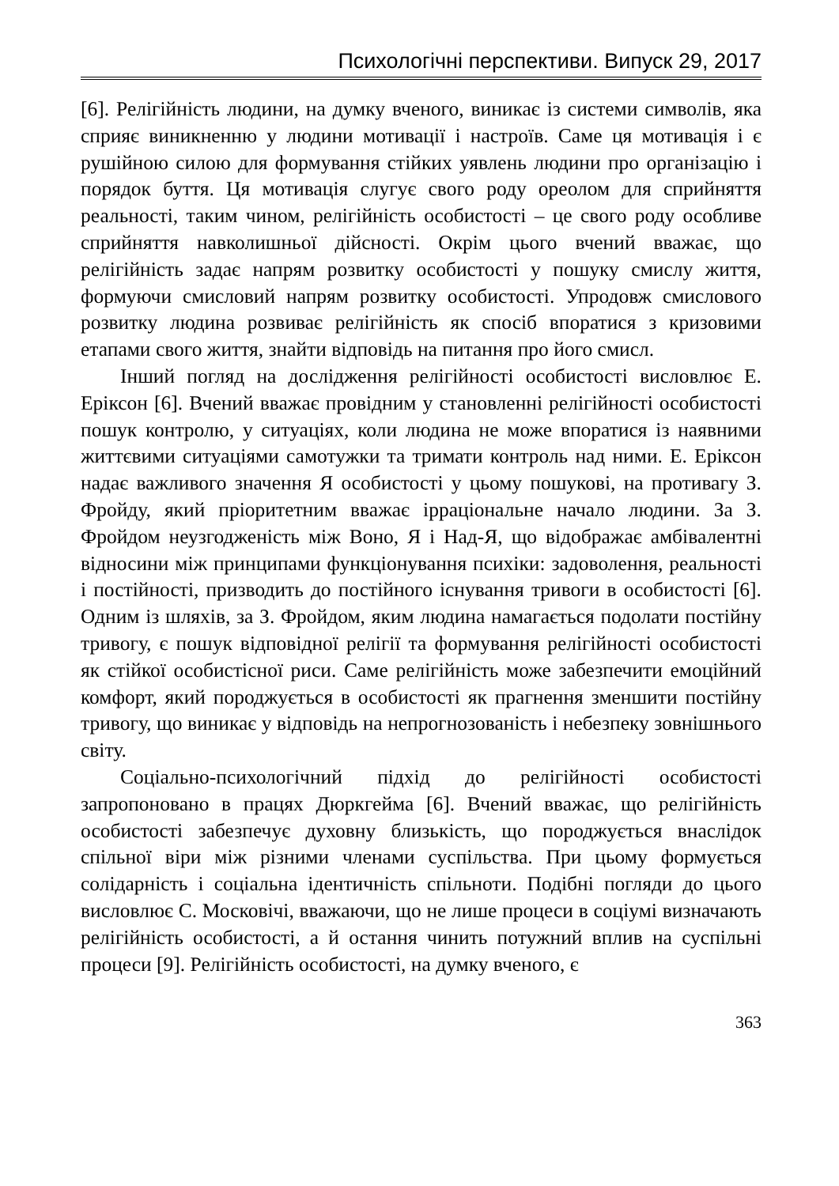Психологічні перспективи. Випуск 29, 2017
[6]. Релігійність людини, на думку вченого, виникає із системи символів, яка сприяє виникненню у людини мотивації і настроїв. Саме ця мотивація і є рушійною силою для формування стійких уявлень людини про організацію і порядок буття. Ця мотивація слугує свого роду ореолом для сприйняття реальності, таким чином, релігійність особистості – це свого роду особливе сприйняття навколишньої дійсності. Окрім цього вчений вважає, що релігійність задає напрям розвитку особистості у пошуку смислу життя, формуючи смисловий напрям розвитку особистості. Упродовж смислового розвитку людина розвиває релігійність як спосіб впоратися з кризовими етапами свого життя, знайти відповідь на питання про його смисл.
Інший погляд на дослідження релігійності особистості висловлює Е. Еріксон [6]. Вчений вважає провідним у становленні релігійності особистості пошук контролю, у ситуаціях, коли людина не може впоратися із наявними життєвими ситуаціями самотужки та тримати контроль над ними. Е. Еріксон надає важливого значення Я особистості у цьому пошукові, на противагу З. Фройду, який пріоритетним вважає ірраціональне начало людини. За З. Фройдом неузгодженість між Воно, Я і Над-Я, що відображає амбівалентні відносини між принципами функціонування психіки: задоволення, реальності і постійності, призводить до постійного існування тривоги в особистості [6]. Одним із шляхів, за З. Фройдом, яким людина намагається подолати постійну тривогу, є пошук відповідної релігії та формування релігійності особистості як стійкої особистісної риси. Саме релігійність може забезпечити емоційний комфорт, який породжується в особистості як прагнення зменшити постійну тривогу, що виникає у відповідь на непрогнозованість і небезпеку зовнішнього світу.
Соціально-психологічний підхід до релігійності особистості запропоновано в працях Дюркгейма [6]. Вчений вважає, що релігійність особистості забезпечує духовну близькість, що породжується внаслідок спільної віри між різними членами суспільства. При цьому формується солідарність і соціальна ідентичність спільноти. Подібні погляди до цього висловлює С. Московічі, вважаючи, що не лише процеси в соціумі визначають релігійність особистості, а й остання чинить потужний вплив на суспільні процеси [9]. Релігійність особистості, на думку вченого, є
363